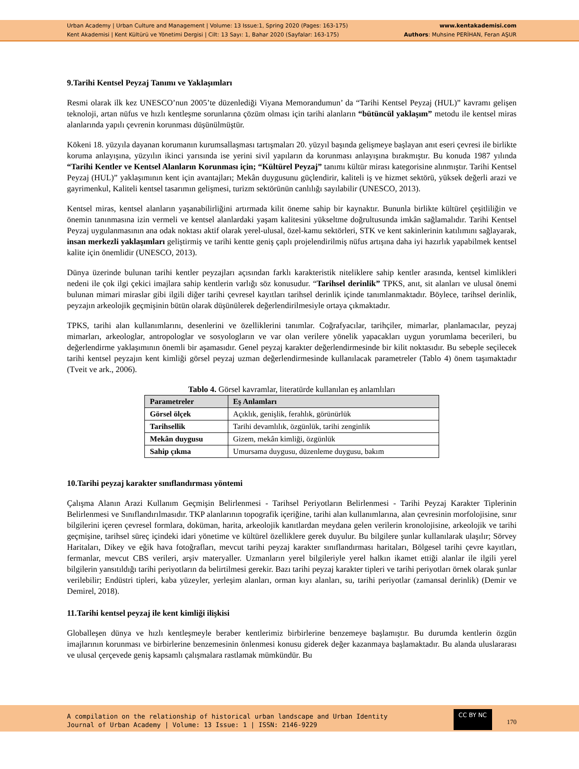Urban Academy | Urban Culture and Management | Volume: 13 Issue:1, Spring 2020 (Pages: 163-175)
Kent Akademisi | Kent Kültürü ve Yönetimi Dergisi | Cilt: 13 Sayı: 1, Bahar 2020 (Sayfalar: 163-175)
www.kentakademisi.com
Authors: Muhsine PERİHAN, Feran AŞUR
9.Tarihi Kentsel Peyzaj Tanımı ve Yaklaşımları
Resmi olarak ilk kez UNESCO’nun 2005’te düzenlediği Viyana Memorandumun’ da “Tarihi Kentsel Peyzaj (HUL)” kavramı gelişen teknoloji, artan nüfus ve hızlı kentleşme sorunlarına çözüm olması için tarihi alanların “bütüncül yaklaşım” metodu ile kentsel miras alanlarında yapılı çevrenin korunması düşünülmüştür.
Kökeni 18. yüzyıla dayanan korumanın kurumsallaşması tartışmaları 20. yüzyıl başında gelişmeye başlayan anıt eseri çevresi ile birlikte koruma anlayışına, yüzyılın ikinci yarısında ise yerini sivil yapıların da korunması anlayışına bırakmıştır. Bu konuda 1987 yılında “Tarihi Kentler ve Kentsel Alanların Korunması için; “Kültürel Peyzaj” tanımı kültür mirası kategorisine alınmıştır. Tarihi Kentsel Peyzaj (HUL)” yaklaşımının kent için avantajları; Mekân duygusunu güçlendirir, kaliteli iş ve hizmet sektörü, yüksek değerli arazi ve gayrimenkul, Kaliteli kentsel tasarımın gelişmesi, turizm sektörünün canlılığı sayılabilir (UNESCO, 2013).
Kentsel miras, kentsel alanların yaşanabilirliğini artırmada kilit öneme sahip bir kaynaktır. Bununla birlikte kültürel çeşitliliğin ve önemin tanınmasına izin vermeli ve kentsel alanlardaki yaşam kalitesini yükseltme doğrultusunda imkân sağlamalıdır. Tarihi Kentsel Peyzaj uygulanmasının ana odak noktası aktif olarak yerel-ulusal, özel-kamu sektörleri, STK ve kent sakinlerinin katılımını sağlayarak, insan merkezli yaklaşımları geliştirmiş ve tarihi kentte geniş çaplı projelendirilmiş nüfus artışına daha iyi hazırlık yapabilmek kentsel kalite için önemlidir (UNESCO, 2013).
Dünya üzerinde bulunan tarihi kentler peyzajları açısından farklı karakteristik niteliklere sahip kentler arasında, kentsel kimlikleri nedeni ile çok ilgi çekici imajlara sahip kentlerin varlığı söz konusudur. “Tarihsel derinlik” TPKS, anıt, sit alanları ve ulusal önemi bulunan mimari miraslar gibi ilgili diğer tarihi çevresel kayıtları tarihsel derinlik içinde tanımlanmaktadır. Böylece, tarihsel derinlik, peyzajın arkeolojik geçmişinin bütün olarak düşünülerek değerlendirilmesiyle ortaya çıkmaktadır.
TPKS, tarihi alan kullanımlarını, desenlerini ve özelliklerini tanımlar. Coğrafyacılar, tarihçiler, mimarlar, planlamacılar, peyzaj mimarları, arkeologlar, antropologlar ve sosyologların ve var olan verilere yönelik yapacakları uygun yorumlama becerileri, bu değerlendirme yaklaşımının önemli bir aşamasıdır. Genel peyzaj karakter değerlendirmesinde bir kilit noktasıdır. Bu sebeple seçilecek tarihi kentsel peyzajın kent kimliği görsel peyzaj uzman değerlendirmesinde kullanılacak parametreler (Tablo 4) önem taşımaktadır (Tveit ve ark., 2006).
Tablo 4. Görsel kavramlar, literatürde kullanılan eş anlamlıları
| Parametreler | Eş Anlamları |
| --- | --- |
| Görsel ölçek | Açıklık, genişlik, ferahlık, görünürlük |
| Tarihsellik | Tarihi devamlılık, özgünlük, tarihi zenginlik |
| Mekân duygusu | Gizem, mekân kimliği, özgünlük |
| Sahip çıkma | Umursama duygusu, düzenleme duygusu, bakım |
10.Tarihi peyzaj karakter sınıflandırması yöntemi
Çalışma Alanın Arazi Kullanım Geçmişin Belirlenmesi - Tarihsel Periyotların Belirlenmesi - Tarihi Peyzaj Karakter Tiplerinin Belirlenmesi ve Sınıflandırılmasıdır. TKP alanlarının topografik içeriğine, tarihi alan kullanımlarına, alan çevresinin morfolojisine, sınır bilgilerini içeren çevresel formlara, doküman, harita, arkeolojik kanıtlardan meydana gelen verilerin kronolojisine, arkeolojik ve tarihi geçmişine, tarihsel süreç içindeki idari yönetime ve kültürel özelliklere gerek duyulur. Bu bilgilere şunlar kullanılarak ulaşılır; Sörvey Haritaları, Dikey ve eğik hava fotoğrafları, mevcut tarihi peyzaj karakter sınıflandırması haritaları, Bölgesel tarihi çevre kayıtları, fermanlar, mevcut CBS verileri, arşiv materyaller. Uzmanların yerel bilgileriyle yerel halkın ikamet ettiği alanlar ile ilgili yerel bilgilerin yansıtıldığı tarihi periyotların da belirtilmesi gerekir. Bazı tarihi peyzaj karakter tipleri ve tarihi periyotları örnek olarak şunlar verilebilir; Endüstri tipleri, kaba yüzeyler, yerleşim alanları, orman kıyı alanları, su, tarihi periyotlar (zamansal derinlik) (Demir ve Demirel, 2018).
11.Tarihi kentsel peyzaj ile kent kimliği ilişkisi
Globalleşen dünya ve hızlı kentleşmeyle beraber kentlerimiz birbirlerine benzemeye başlamıştır. Bu durumda kentlerin özgün imajlarının korunması ve birbirlerine benzemesinin önlenmesi konusu giderek değer kazanmaya başlamaktadır. Bu alanda uluslararası ve ulusal çerçevede geniş kapsamlı çalışmalara rastlamak mümkündür. Bu
A compilation on the relationship of historical urban landscape and Urban Identity
Journal of Urban Academy | Volume: 13 Issue: 1 | ISSN: 2146-9229
CC BY NC 170